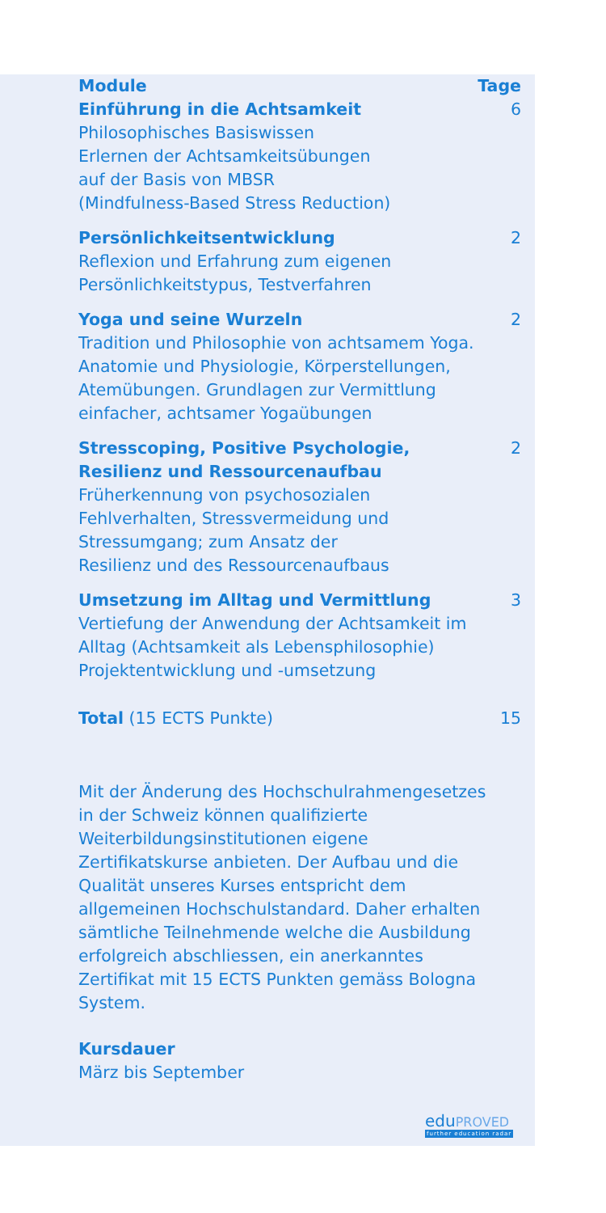| Module | Tage |
| --- | --- |
| Einführung in die Achtsamkeit Philosophisches Basiswissen Erlernen der Achtsamkeitsübungen auf der Basis von MBSR (Mindfulness-Based Stress Reduction) | 6 |
| Persönlichkeitsentwicklung Reflexion und Erfahrung zum eigenen Persönlichkeitstypus, Testverfahren | 2 |
| Yoga und seine Wurzeln Tradition und Philosophie von achtsamem Yoga. Anatomie und Physiologie, Körpers­tellungen, Atemübungen. Grundlagen zur Vermittlung einfacher, achtsamer Yogaübungen | 2 |
| Stresscoping, Positive Psychologie, Resilienz und Ressourcenaufbau Früherkennung von psychosozialen Fehlverhalten, Stressvermeidung und Stressumgang; zum Ansatz der Resilienz und des Ressourcenaufbaus | 2 |
| Umsetzung im Alltag und Vermittlung Vertiefung der Anwendung der Achtsamkeit im Alltag (Achtsamkeit als Lebensphilosophie) Projektentwicklung und -umsetzung | 3 |
| Total (15 ECTS Punkte) | 15 |
Mit der Änderung des Hochschulrahmen­gesetzes in der Schweiz können qualifi­zierte Weiterbildungsinstitutionen eigene Zertifikatskurse anbieten. Der Aufbau und die Qualität unseres Kurses entspricht dem allgemeinen Hochschulstandard. Daher erhalten sämtliche Teilnehmende welche die Ausbildung erfolgreich abschliessen, ein anerkanntes Zertifikat mit 15 ECTS Punk­ten gemäss Bologna System.
Kursdauer
März bis September
eduPROVED
further education radar